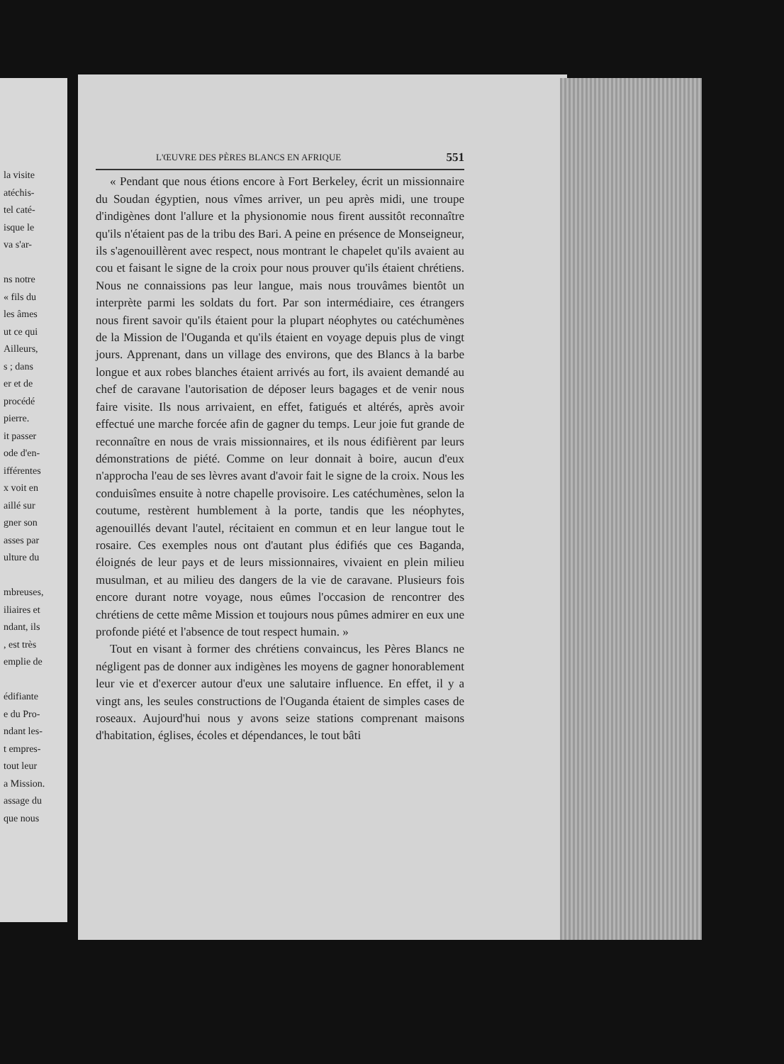la visite
atéchis-
tel caté-
isque le
va s'ar-
ns notre
« fils du
les âmes
ut ce qui
Ailleurs,
s ; dans
er et de
procédé
pierre.
it passer
ode d'en-
ifférentes
x voit en
aillé sur
gner son
asses par
ulture du
mbreuses,
iliaires et
ndant, ils
, est très
emplie de
édifiante
e du Pro-
ndant les-
t empres-
tout leur
a Mission.
assage du
que nous
L'ŒUVRE DES PÈRES BLANCS EN AFRIQUE 551
« Pendant que nous étions encore à Fort Berkeley, écrit un missionnaire du Soudan égyptien, nous vîmes arriver, un peu après midi, une troupe d'indigènes dont l'allure et la physionomie nous firent aussitôt reconnaître qu'ils n'étaient pas de la tribu des Bari. A peine en présence de Monseigneur, ils s'agenouillèrent avec respect, nous montrant le chapelet qu'ils avaient au cou et faisant le signe de la croix pour nous prouver qu'ils étaient chrétiens. Nous ne connaissions pas leur langue, mais nous trouvâmes bientôt un interprète parmi les soldats du fort. Par son intermédiaire, ces étrangers nous firent savoir qu'ils étaient pour la plupart néophytes ou catéchumènes de la Mission de l'Ouganda et qu'ils étaient en voyage depuis plus de vingt jours. Apprenant, dans un village des environs, que des Blancs à la barbe longue et aux robes blanches étaient arrivés au fort, ils avaient demandé au chef de caravane l'autorisation de déposer leurs bagages et de venir nous faire visite. Ils nous arrivaient, en effet, fatigués et altérés, après avoir effectué une marche forcée afin de gagner du temps. Leur joie fut grande de reconnaître en nous de vrais missionnaires, et ils nous édifièrent par leurs démonstrations de piété. Comme on leur donnait à boire, aucun d'eux n'approcha l'eau de ses lèvres avant d'avoir fait le signe de la croix. Nous les conduisîmes ensuite à notre chapelle provisoire. Les catéchumènes, selon la coutume, restèrent humblement à la porte, tandis que les néophytes, agenouillés devant l'autel, récitaient en commun et en leur langue tout le rosaire. Ces exemples nous ont d'autant plus édifiés que ces Baganda, éloignés de leur pays et de leurs missionnaires, vivaient en plein milieu musulman, et au milieu des dangers de la vie de caravane. Plusieurs fois encore durant notre voyage, nous eûmes l'occasion de rencontrer des chrétiens de cette même Mission et toujours nous pûmes admirer en eux une profonde piété et l'absence de tout respect humain. »
Tout en visant à former des chrétiens convaincus, les Pères Blancs ne négligent pas de donner aux indigènes les moyens de gagner honorablement leur vie et d'exercer autour d'eux une salutaire influence. En effet, il y a vingt ans, les seules constructions de l'Ouganda étaient de simples cases de roseaux. Aujourd'hui nous y avons seize stations comprenant maisons d'habitation, églises, écoles et dépendances, le tout bâti